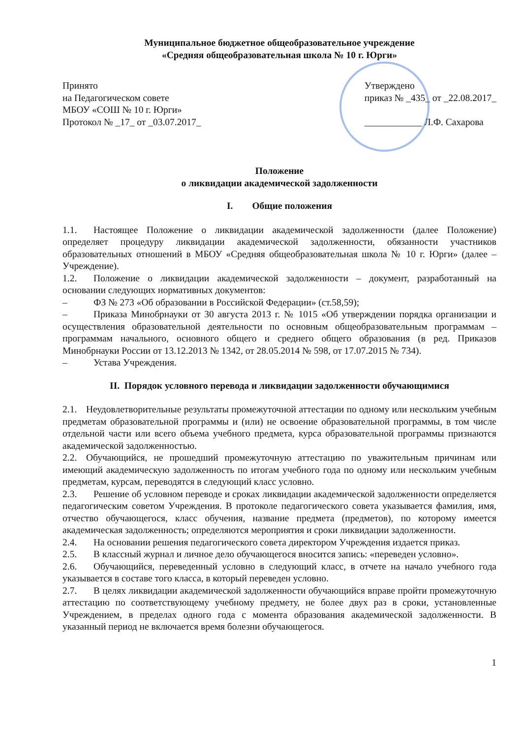Муниципальное бюджетное общеобразовательное учреждение
«Средняя общеобразовательная школа № 10 г. Юрги»
Принято
на Педагогическом совете
МБОУ «СОШ № 10 г. Юрги»
Протокол № _17_ от _03.07.2017_
Утверждено
приказ № _435_ от _22.08.2017_
____________ Л.Ф. Сахарова
Положение
о ликвидации академической задолженности
I. Общие положения
1.1. Настоящее Положение о ликвидации академической задолженности (далее Положение) определяет процедуру ликвидации академической задолженности, обязанности участников образовательных отношений в МБОУ «Средняя общеобразовательная школа № 10 г. Юрги» (далее – Учреждение).
1.2. Положение о ликвидации академической задолженности – документ, разработанный на основании следующих нормативных документов:
– ФЗ № 273 «Об образовании в Российской Федерации» (ст.58,59);
– Приказа Минобрнауки от 30 августа 2013 г. № 1015 «Об утверждении порядка организации и осуществления образовательной деятельности по основным общеобразовательным программам – программам начального, основного общего и среднего общего образования (в ред. Приказов Минобрнауки России от 13.12.2013 № 1342, от 28.05.2014 № 598, от 17.07.2015 № 734).
– Устава Учреждения.
II. Порядок условного перевода и ликвидации задолженности обучающимися
2.1. Неудовлетворительные результаты промежуточной аттестации по одному или нескольким учебным предметам образовательной программы и (или) не освоение образовательной программы, в том числе отдельной части или всего объема учебного предмета, курса образовательной программы признаются академической задолженностью.
2.2. Обучающийся, не прошедший промежуточную аттестацию по уважительным причинам или имеющий академическую задолженность по итогам учебного года по одному или нескольким учебным предметам, курсам, переводятся в следующий класс условно.
2.3. Решение об условном переводе и сроках ликвидации академической задолженности определяется педагогическим советом Учреждения. В протоколе педагогического совета указывается фамилия, имя, отчество обучающегося, класс обучения, название предмета (предметов), по которому имеется академическая задолженность; определяются мероприятия и сроки ликвидации задолженности.
2.4. На основании решения педагогического совета директором Учреждения издается приказ.
2.5. В классный журнал и личное дело обучающегося вносится запись: «переведен условно».
2.6. Обучающийся, переведенный условно в следующий класс, в отчете на начало учебного года указывается в составе того класса, в который переведен условно.
2.7. В целях ликвидации академической задолженности обучающийся вправе пройти промежуточную аттестацию по соответствующему учебному предмету, не более двух раз в сроки, установленные Учреждением, в пределах одного года с момента образования академической задолженности. В указанный период не включается время болезни обучающегося.
1